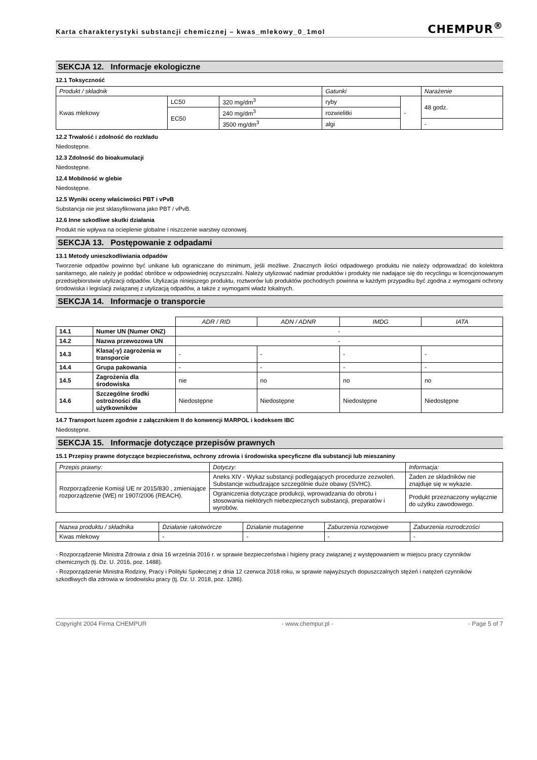Karta charakterystyki substancji chemicznej – kwas_mlekowy_0_1mol CHEMPUR<sup>®</sup>
SEKCJA 12. Informacje ekologiczne
12.1 Toksyczność
| Produkt / składnik | | | Gatunki | | Narażenie |
| --- | --- | --- | --- | --- | --- |
| Kwas mlekowy | LC50 | 320 mg/dm<sup>3</sup> | ryby | - | 48 godz. |
| | EC50 | 240 mg/dm<sup>3</sup> | rozwielitki | | |
| | | 3500 mg/dm<sup>3</sup> | algi | | - |
12.2 Trwałość i zdolność do rozkładu
Niedostępne.
12.3 Zdolność do bioakumulacji
Niedostępne.
12.4 Mobilność w glebie
Niedostępne.
12.5 Wyniki oceny właściwości PBT i vPvB
Substancja nie jest sklasyfikowana jako PBT / vPvB.
12.6 Inne szkodliwe skutki działania
Produkt nie wpływa na ocieplenie globalne i niszczenie warstwy ozonowej.
SEKCJA 13. Postępowanie z odpadami
13.1 Metody unieszkodliwiania odpadów
Tworzenie odpadów powinno być unikane lub ograniczane do minimum, jeśli możliwe. Znacznych ilości odpadowego produktu nie należy odprowadzać do kolektora sanitarnego, ale należy je poddać obróbce w odpowiedniej oczyszczalni. Należy utylizować nadmiar produktów i produkty nie nadające się do recyclingu w licencjonowanym przedsiębiorstwie utylizacji odpadów. Utylizacja niniejszego produktu, roztworów lub produktów pochodnych powinna w każdym przypadku być zgodna z wymogami ochrony środowiska i legislacji związanej z utylizacją odpadów, a także z wymogami władz lokalnych.
SEKCJA 14. Informacje o transporcie
| | | ADR / RID | ADN / ADNR | IMDG | IATA |
| 14.1 | Numer UN (Numer ONZ) | - | | | |
| 14.2 | Nazwa przewozowa UN | - | | | |
| 14.3 | Klasa(-y) zagrożenia w transporcie | - | - | - | - |
| 14.4 | Grupa pakowania | - | - | - | - |
| 14.5 | Zagrożenia dla środowiska | nie | no | no | no |
| 14.6 | Szczególne środki ostrożności dla użytkowników | Niedostępne | Niedostępne | Niedostępne | Niedostępne |
14.7 Transport luzem zgodnie z załącznikiem II do konwencji MARPOL i kodeksem IBC
Niedostępne.
SEKCJA 15. Informacje dotyczące przepisów prawnych
15.1 Przepisy prawne dotyczące bezpieczeństwa, ochrony zdrowia i środowiska specyficzne dla substancji lub mieszaniny
| Przepis prawny: | Dotyczy: | Informacja: |
| --- | --- | --- |
| Rozporządzenie Komisji UE nr 2015/830 , zmieniające rozporządzenie (WE) nr 1907/2006 (REACH). | Aneks XIV - Wykaz substancji podlegających procedurze zezwoleń. Substancje wzbudzające szczególnie duże obawy (SVHC). | Żaden ze składników nie znajduje się w wykazie. |
| | Ograniczenia dotyczące produkcji, wprowadzania do obrotu i stosowania niektórych niebezpiecznych substancji, preparatów i wyrobów. | Produkt przeznaczony wyłącznie do użytku zawodowego. |
| Nazwa produktu / składnika | Działanie rakotwórcze | Działanie mutagenne | Zaburzenia rozwojowe | Zaburzenia rozrodczości |
| --- | --- | --- | --- | --- |
| Kwas mlekowy | - | - | - | - |
- Rozporządzenie Ministra Zdrowia z dnia 16 września 2016 r. w sprawie bezpieczeństwa i higieny pracy związanej z występowaniem w miejscu pracy czynników chemicznych (tj. Dz. U. 2016, poz. 1488).
- Rozporządzenie Ministra Rodziny, Pracy i Polityki Społecznej z dnia 12 czerwca 2018 roku, w sprawie najwyższych dopuszczalnych stężeń i natężeń czynników szkodliwych dla zdrowia w środowisku pracy (tj. Dz. U. 2018, poz. 1286).
Copyright 2004 Firma CHEMPUR - www.chempur.pl - - Page 5 of 7